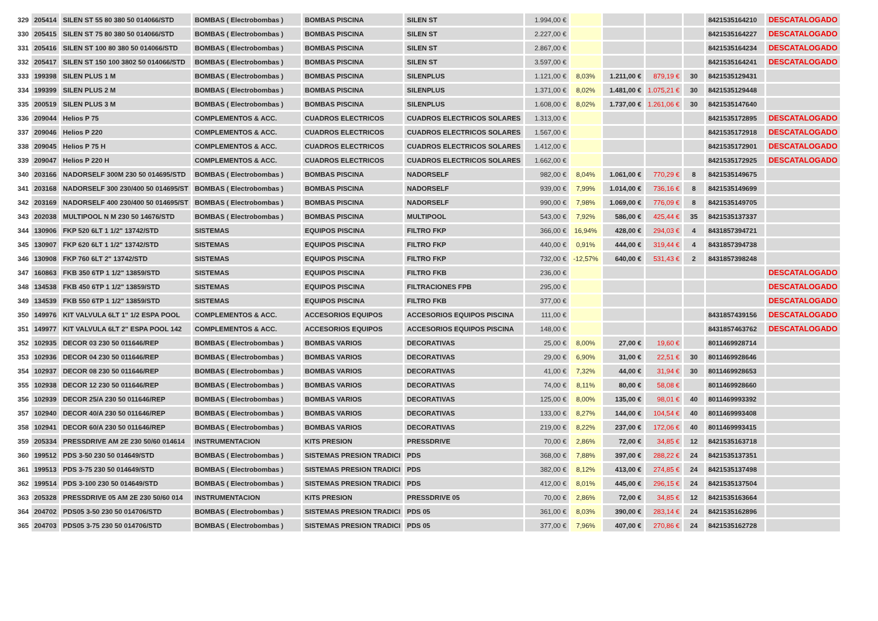| 329 | 205414 | SILEN ST 55 80 380 50 014066/STD | BOMBAS ( Electrobombas ) | BOMBAS PISCINA | SILEN ST | 1.994,00 € | | | | | 8421535164210 | DESCATALOGADO |
| 330 | 205415 | SILEN ST 75 80 380 50 014066/STD | BOMBAS ( Electrobombas ) | BOMBAS PISCINA | SILEN ST | 2.227,00 € | | | | | 8421535164227 | DESCATALOGADO |
| 331 | 205416 | SILEN ST 100 80 380 50 014066/STD | BOMBAS ( Electrobombas ) | BOMBAS PISCINA | SILEN ST | 2.867,00 € | | | | | 8421535164234 | DESCATALOGADO |
| 332 | 205417 | SILEN ST 150 100 3802 50 014066/STD | BOMBAS ( Electrobombas ) | BOMBAS PISCINA | SILEN ST | 3.597,00 € | | | | | 8421535164241 | DESCATALOGADO |
| 333 | 199398 | SILEN PLUS 1 M | BOMBAS ( Electrobombas ) | BOMBAS PISCINA | SILENPLUS | 1.121,00 € | 8,03% | 1.211,00 € | 879,19 € | 30 | 8421535129431 | |
| 334 | 199399 | SILEN PLUS 2 M | BOMBAS ( Electrobombas ) | BOMBAS PISCINA | SILENPLUS | 1.371,00 € | 8,02% | 1.481,00 € | 1.075,21 € | 30 | 8421535129448 | |
| 335 | 200519 | SILEN PLUS 3 M | BOMBAS ( Electrobombas ) | BOMBAS PISCINA | SILENPLUS | 1.608,00 € | 8,02% | 1.737,00 € | 1.261,06 € | 30 | 8421535147640 | |
| 336 | 209044 | Helios P 75 | COMPLEMENTOS & ACC. | CUADROS ELECTRICOS | CUADROS ELECTRICOS SOLARES | 1.313,00 € | | | | | 8421535172895 | DESCATALOGADO |
| 337 | 209046 | Helios P 220 | COMPLEMENTOS & ACC. | CUADROS ELECTRICOS | CUADROS ELECTRICOS SOLARES | 1.567,00 € | | | | | 8421535172918 | DESCATALOGADO |
| 338 | 209045 | Helios P 75 H | COMPLEMENTOS & ACC. | CUADROS ELECTRICOS | CUADROS ELECTRICOS SOLARES | 1.412,00 € | | | | | 8421535172901 | DESCATALOGADO |
| 339 | 209047 | Helios P 220 H | COMPLEMENTOS & ACC. | CUADROS ELECTRICOS | CUADROS ELECTRICOS SOLARES | 1.662,00 € | | | | | 8421535172925 | DESCATALOGADO |
| 340 | 203166 | NADORSELF 300M 230 50 014695/STD | BOMBAS ( Electrobombas ) | BOMBAS PISCINA | NADORSELF | 982,00 € | 8,04% | 1.061,00 € | 770,29 € | 8 | 8421535149675 | |
| 341 | 203168 | NADORSELF 300 230/400 50 014695/ST | BOMBAS ( Electrobombas ) | BOMBAS PISCINA | NADORSELF | 939,00 € | 7,99% | 1.014,00 € | 736,16 € | 8 | 8421535149699 | |
| 342 | 203169 | NADORSELF 400 230/400 50 014695/ST | BOMBAS ( Electrobombas ) | BOMBAS PISCINA | NADORSELF | 990,00 € | 7,98% | 1.069,00 € | 776,09 € | 8 | 8421535149705 | |
| 343 | 202038 | MULTIPOOL N M 230 50 14676/STD | BOMBAS ( Electrobombas ) | BOMBAS PISCINA | MULTIPOOL | 543,00 € | 7,92% | 586,00 € | 425,44 € | 35 | 8421535137337 | |
| 344 | 130906 | FKP 520 6LT 1 1/2" 13742/STD | SISTEMAS | EQUIPOS PISCINA | FILTRO FKP | 366,00 € | 16,94% | 428,00 € | 294,03 € | 4 | 8431857394721 | |
| 345 | 130907 | FKP 620 6LT 1 1/2" 13742/STD | SISTEMAS | EQUIPOS PISCINA | FILTRO FKP | 440,00 € | 0,91% | 444,00 € | 319,44 € | 4 | 8431857394738 | |
| 346 | 130908 | FKP 760 6LT 2" 13742/STD | SISTEMAS | EQUIPOS PISCINA | FILTRO FKP | 732,00 € | -12,57% | 640,00 € | 531,43 € | 2 | 8431857398248 | |
| 347 | 160863 | FKB 350 6TP 1 1/2" 13859/STD | SISTEMAS | EQUIPOS PISCINA | FILTRO FKB | 236,00 € | | | | | | DESCATALOGADO |
| 348 | 134538 | FKB 450 6TP 1 1/2" 13859/STD | SISTEMAS | EQUIPOS PISCINA | FILTRACIONES FPB | 295,00 € | | | | | | DESCATALOGADO |
| 349 | 134539 | FKB 550 6TP 1 1/2" 13859/STD | SISTEMAS | EQUIPOS PISCINA | FILTRO FKB | 377,00 € | | | | | | DESCATALOGADO |
| 350 | 149976 | KIT VALVULA 6LT 1" 1/2 ESPA POOL | COMPLEMENTOS & ACC. | ACCESORIOS EQUIPOS | ACCESORIOS EQUIPOS PISCINA | 111,00 € | | | | | 8431857439156 | DESCATALOGADO |
| 351 | 149977 | KIT VALVULA 6LT 2" ESPA POOL 142 | COMPLEMENTOS & ACC. | ACCESORIOS EQUIPOS | ACCESORIOS EQUIPOS PISCINA | 148,00 € | | | | | 8431857463762 | DESCATALOGADO |
| 352 | 102935 | DECOR 03 230 50 011646/REP | BOMBAS ( Electrobombas ) | BOMBAS VARIOS | DECORATIVAS | 25,00 € | 8,00% | 27,00 € | 19,60 € | | 8011469928714 | |
| 353 | 102936 | DECOR 04 230 50 011646/REP | BOMBAS ( Electrobombas ) | BOMBAS VARIOS | DECORATIVAS | 29,00 € | 6,90% | 31,00 € | 22,51 € | 30 | 8011469928646 | |
| 354 | 102937 | DECOR 08 230 50 011646/REP | BOMBAS ( Electrobombas ) | BOMBAS VARIOS | DECORATIVAS | 41,00 € | 7,32% | 44,00 € | 31,94 € | 30 | 8011469928653 | |
| 355 | 102938 | DECOR 12 230 50 011646/REP | BOMBAS ( Electrobombas ) | BOMBAS VARIOS | DECORATIVAS | 74,00 € | 8,11% | 80,00 € | 58,08 € | | 8011469928660 | |
| 356 | 102939 | DECOR 25/A 230 50 011646/REP | BOMBAS ( Electrobombas ) | BOMBAS VARIOS | DECORATIVAS | 125,00 € | 8,00% | 135,00 € | 98,01 € | 40 | 8011469993392 | |
| 357 | 102940 | DECOR 40/A 230 50 011646/REP | BOMBAS ( Electrobombas ) | BOMBAS VARIOS | DECORATIVAS | 133,00 € | 8,27% | 144,00 € | 104,54 € | 40 | 8011469993408 | |
| 358 | 102941 | DECOR 60/A 230 50 011646/REP | BOMBAS ( Electrobombas ) | BOMBAS VARIOS | DECORATIVAS | 219,00 € | 8,22% | 237,00 € | 172,06 € | 40 | 8011469993415 | |
| 359 | 205334 | PRESSDRIVE AM 2E 230 50/60 014614 | INSTRUMENTACION | KITS PRESION | PRESSDRIVE | 70,00 € | 2,86% | 72,00 € | 34,85 € | 12 | 8421535163718 | |
| 360 | 199512 | PDS 3-50 230 50 014649/STD | BOMBAS ( Electrobombas ) | SISTEMAS PRESION TRADICI | PDS | 368,00 € | 7,88% | 397,00 € | 288,22 € | 24 | 8421535137351 | |
| 361 | 199513 | PDS 3-75 230 50 014649/STD | BOMBAS ( Electrobombas ) | SISTEMAS PRESION TRADICI | PDS | 382,00 € | 8,12% | 413,00 € | 274,85 € | 24 | 8421535137498 | |
| 362 | 199514 | PDS 3-100 230 50 014649/STD | BOMBAS ( Electrobombas ) | SISTEMAS PRESION TRADICI | PDS | 412,00 € | 8,01% | 445,00 € | 296,15 € | 24 | 8421535137504 | |
| 363 | 205328 | PRESSDRIVE 05 AM 2E 230 50/60 014 | INSTRUMENTACION | KITS PRESION | PRESSDRIVE 05 | 70,00 € | 2,86% | 72,00 € | 34,85 € | 12 | 8421535163664 | |
| 364 | 204702 | PDS05 3-50 230 50 014706/STD | BOMBAS ( Electrobombas ) | SISTEMAS PRESION TRADICI | PDS 05 | 361,00 € | 8,03% | 390,00 € | 283,14 € | 24 | 8421535162896 | |
| 365 | 204703 | PDS05 3-75 230 50 014706/STD | BOMBAS ( Electrobombas ) | SISTEMAS PRESION TRADICI | PDS 05 | 377,00 € | 7,96% | 407,00 € | 270,86 € | 24 | 8421535162728 | |